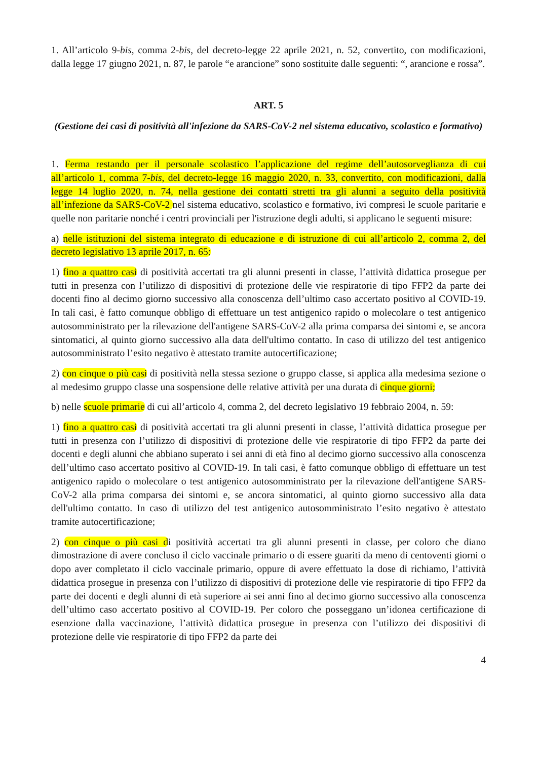1. All’articolo 9-bis, comma 2-bis, del decreto-legge 22 aprile 2021, n. 52, convertito, con modificazioni, dalla legge 17 giugno 2021, n. 87, le parole “e arancione” sono sostituite dalle seguenti: “, arancione e rossa”.
ART. 5
(Gestione dei casi di positività all'infezione da SARS-CoV-2 nel sistema educativo, scolastico e formativo)
1. Ferma restando per il personale scolastico l’applicazione del regime dell’autosorveglianza di cui all’articolo 1, comma 7-bis, del decreto-legge 16 maggio 2020, n. 33, convertito, con modificazioni, dalla legge 14 luglio 2020, n. 74, nella gestione dei contatti stretti tra gli alunni a seguito della positività all’infezione da SARS-CoV-2 nel sistema educativo, scolastico e formativo, ivi compresi le scuole paritarie e quelle non paritarie nonché i centri provinciali per l'istruzione degli adulti, si applicano le seguenti misure:
a) nelle istituzioni del sistema integrato di educazione e di istruzione di cui all’articolo 2, comma 2, del decreto legislativo 13 aprile 2017, n. 65:
1) fino a quattro casi di positività accertati tra gli alunni presenti in classe, l’attività didattica prosegue per tutti in presenza con l’utilizzo di dispositivi di protezione delle vie respiratorie di tipo FFP2 da parte dei docenti fino al decimo giorno successivo alla conoscenza dell’ultimo caso accertato positivo al COVID-19. In tali casi, è fatto comunque obbligo di effettuare un test antigenico rapido o molecolare o test antigenico autosomministrato per la rilevazione dell'antigene SARS-CoV-2 alla prima comparsa dei sintomi e, se ancora sintomatici, al quinto giorno successivo alla data dell'ultimo contatto. In caso di utilizzo del test antigenico autosomministrato l’esito negativo è attestato tramite autocertificazione;
2) con cinque o più casi di positività nella stessa sezione o gruppo classe, si applica alla medesima sezione o al medesimo gruppo classe una sospensione delle relative attività per una durata di cinque giorni;
b) nelle scuole primarie di cui all’articolo 4, comma 2, del decreto legislativo 19 febbraio 2004, n. 59:
1) fino a quattro casi di positività accertati tra gli alunni presenti in classe, l’attività didattica prosegue per tutti in presenza con l’utilizzo di dispositivi di protezione delle vie respiratorie di tipo FFP2 da parte dei docenti e degli alunni che abbiano superato i sei anni di età fino al decimo giorno successivo alla conoscenza dell’ultimo caso accertato positivo al COVID-19. In tali casi, è fatto comunque obbligo di effettuare un test antigenico rapido o molecolare o test antigenico autosomministrato per la rilevazione dell'antigene SARS-CoV-2 alla prima comparsa dei sintomi e, se ancora sintomatici, al quinto giorno successivo alla data dell'ultimo contatto. In caso di utilizzo del test antigenico autosomministrato l’esito negativo è attestato tramite autocertificazione;
2) con cinque o più casi di positività accertati tra gli alunni presenti in classe, per coloro che diano dimostrazione di avere concluso il ciclo vaccinale primario o di essere guariti da meno di centoventi giorni o dopo aver completato il ciclo vaccinale primario, oppure di avere effettuato la dose di richiamo, l’attività didattica prosegue in presenza con l’utilizzo di dispositivi di protezione delle vie respiratorie di tipo FFP2 da parte dei docenti e degli alunni di età superiore ai sei anni fino al decimo giorno successivo alla conoscenza dell’ultimo caso accertato positivo al COVID-19. Per coloro che posseggano un’idonea certificazione di esenzione dalla vaccinazione, l’attività didattica prosegue in presenza con l’utilizzo dei dispositivi di protezione delle vie respiratorie di tipo FFP2 da parte dei
4